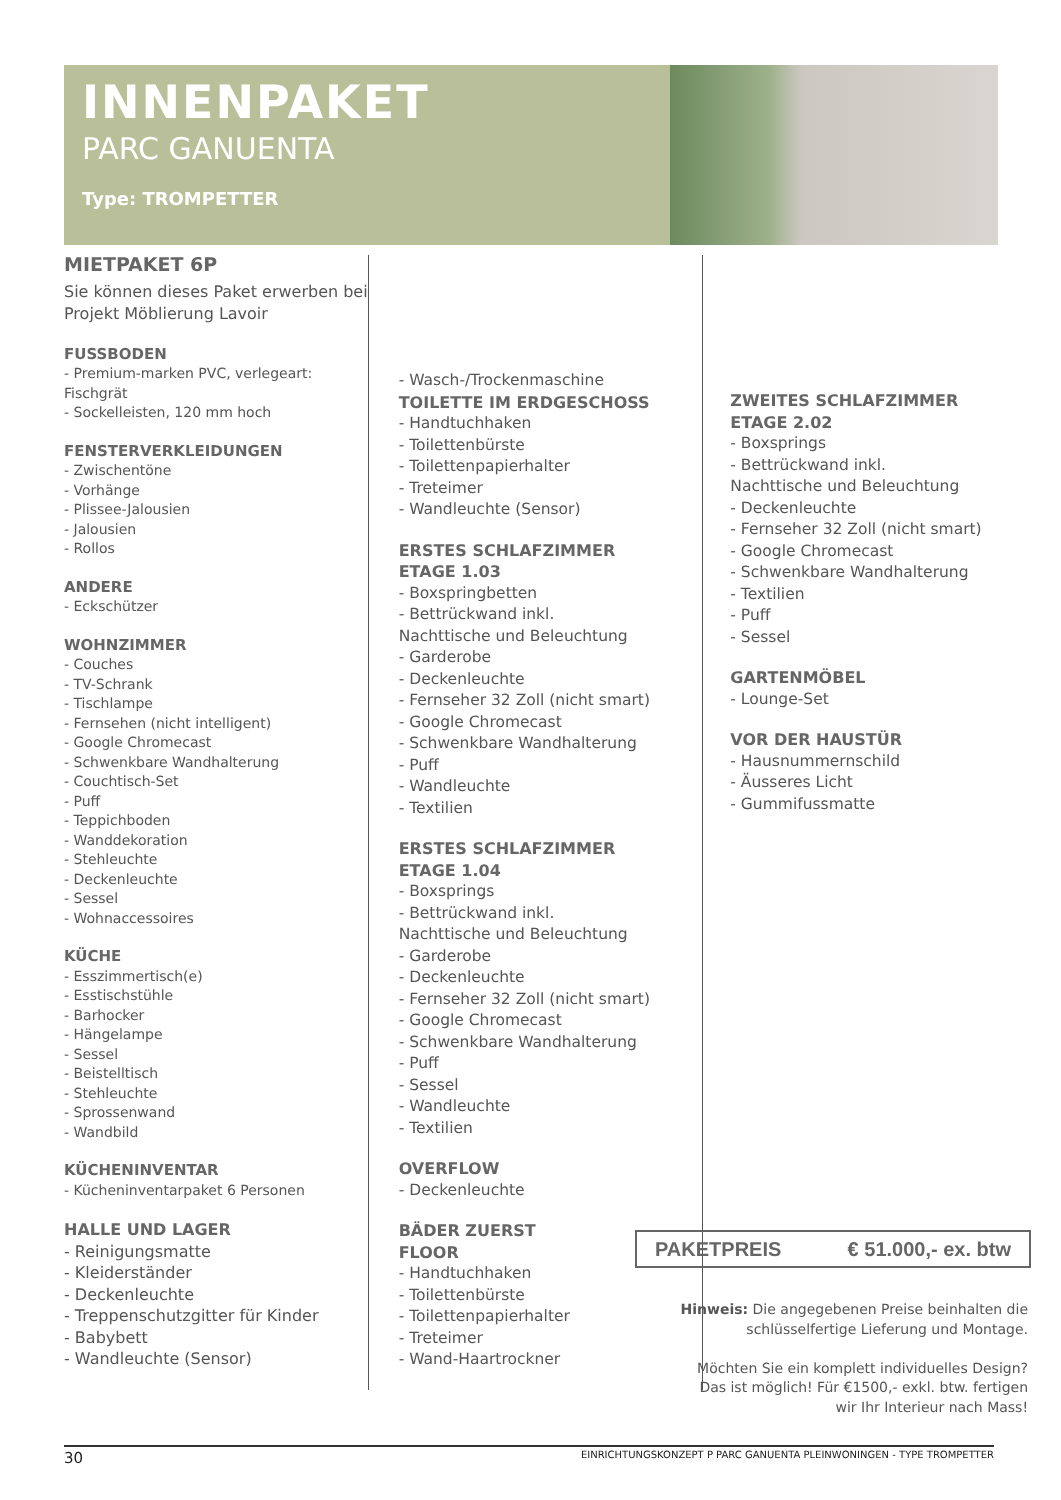INNENPAKET
PARC GANUENTA
Type: TROMPETTER
MIETPAKET 6P
Sie können dieses Paket erwerben bei Projekt Möblierung Lavoir
FUSSBODEN
- Premium-marken PVC, verlegeart: Fischgrät
- Sockelleisten, 120 mm hoch
FENSTERVERKLEIDUNGEN
- Zwischentöne
- Vorhänge
- Plissee-Jalousien
- Jalousien
- Rollos
ANDERE
- Eckschützer
WOHNZIMMER
- Couches
- TV-Schrank
- Tischlampe
- Fernsehen (nicht intelligent)
- Google Chromecast
- Schwenkbare Wandhalterung
- Couchtisch-Set
- Puff
- Teppichboden
- Wanddekoration
- Stehleuchte
- Deckenleuchte
- Sessel
- Wohnaccessoires
KÜCHE
- Esszimmertisch(e)
- Esstischstühle
- Barhocker
- Hängelampe
- Sessel
- Beistelltisch
- Stehleuchte
- Sprossenwand
- Wandbild
KÜCHENINVENTAR
- Kücheninventarpaket 6 Personen
HALLE UND LAGER
- Reinigungsmatte
- Kleiderständer
- Deckenleuchte
- Treppenschutzgitter für Kinder
- Babybett
- Wandleuchte (Sensor)
- Wasch-/Trockenmaschine
TOILETTE IM ERDGESCHOSS
- Handtuchhaken
- Toilettenbürste
- Toilettenpapierhalter
- Treteimer
- Wandleuchte (Sensor)
ERSTES SCHLAFZIMMER
ETAGE 1.03
- Boxspringbetten
- Bettrückwand inkl.
Nachttische und Beleuchtung
- Garderobe
- Deckenleuchte
- Fernseher 32 Zoll (nicht smart)
- Google Chromecast
- Schwenkbare Wandhalterung
- Puff
- Wandleuchte
- Textilien
ERSTES SCHLAFZIMMER
ETAGE 1.04
- Boxsprings
- Bettrückwand inkl.
Nachttische und Beleuchtung
- Garderobe
- Deckenleuchte
- Fernseher 32 Zoll (nicht smart)
- Google Chromecast
- Schwenkbare Wandhalterung
- Puff
- Sessel
- Wandleuchte
- Textilien
OVERFLOW
- Deckenleuchte
BÄDER ZUERST
FLOOR
- Handtuchhaken
- Toilettenbürste
- Toilettenpapierhalter
- Treteimer
- Wand-Haartrockner
ZWEITES SCHLAFZIMMER
ETAGE 2.02
- Boxsprings
- Bettrückwand inkl.
Nachttische und Beleuchtung
- Deckenleuchte
- Fernseher 32 Zoll (nicht smart)
- Google Chromecast
- Schwenkbare Wandhalterung
- Textilien
- Puff
- Sessel
GARTENMÖBEL
- Lounge-Set
VOR DER HAUSTÜR
- Hausnummernschild
- Äusseres Licht
- Gummifussmatte
PAKETPREIS € 51.000,- ex. btw
Hinweis: Die angegebenen Preise beinhalten die schlüsselfertige Lieferung und Montage.
Möchten Sie ein komplett individuelles Design? Das ist möglich! Für €1500,- exkl. btw. fertigen wir Ihr Interieur nach Mass!
30 EINRICHTUNGSKONZEPT P PARC GANUENTA PLEINWONINGEN - TYPE TROMPETTER